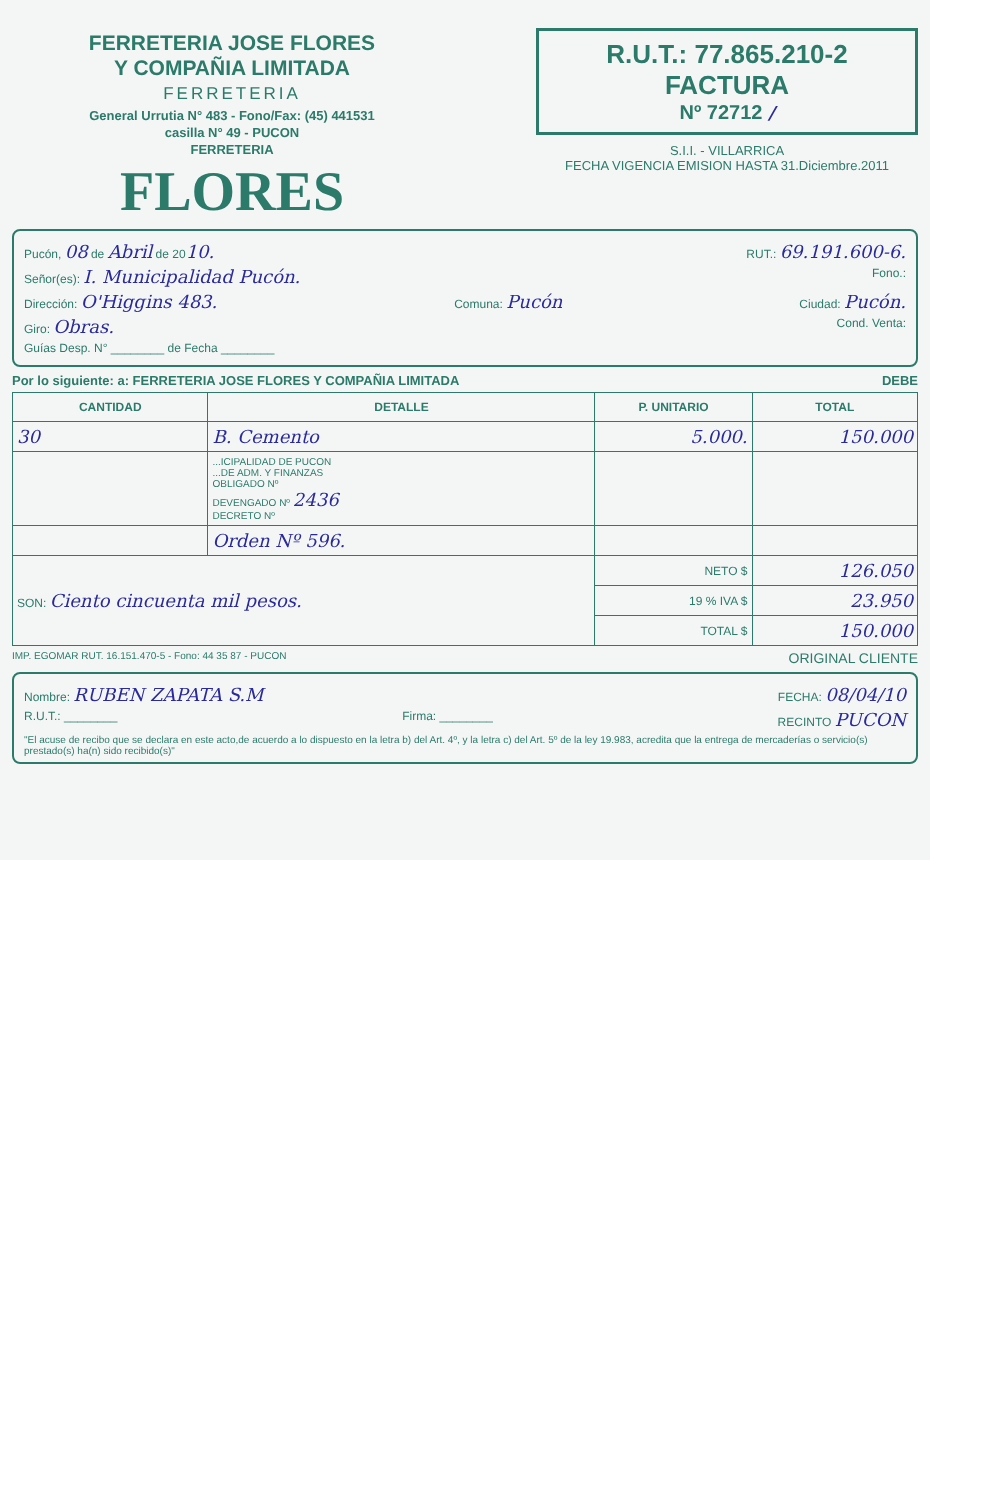FERRETERIA JOSE FLORES
Y COMPAÑIA LIMITADA
FERRETERIA
General Urrutia N° 483 - Fono/Fax: (45) 441531
casilla N° 49 - PUCON
FERRETERIA
FLORES
R.U.T.: 77.865.210-2
FACTURA
Nº 72712 /
S.I.I. - VILLARRICA
FECHA VIGENCIA EMISION HASTA 31.Diciembre.2011
Pucón, 08 de Abril de 2010. RUT.: 69.191.600-6.
Señor(es): I. Municipalidad Pucón. Fono.:
Dirección: O'Higgins 483. Comuna: Pucón Ciudad: Pucón.
Giro: Obras. Cond. Venta:
Guías Desp. N° ________ de Fecha ________
Por lo siguiente: a: FERRETERIA JOSE FLORES Y COMPAÑIA LIMITADA DEBE
| CANTIDAD | DETALLE | P. UNITARIO | TOTAL |
| --- | --- | --- | --- |
| 30 | B. Cemento | 5.000. | 150.000 |
| | ...ICIPALIDAD DE PUCON ...DE ADM. Y FINANZAS OBLIGADO Nº DEVENGADO Nº 2436 DECRETO Nº | | |
| | Orden Nº 596. | | |
| SON: Ciento cincuenta mil pesos. | | NETO $ | 126.050 |
| | | 19 % IVA $ | 23.950 |
| | | TOTAL $ | 150.000 |
IMP. EGOMAR RUT. 16.151.470-5 - Fono: 44 35 87 - PUCON ORIGINAL CLIENTE
Nombre: RUBEN ZAPATA S.M FECHA: 08/04/10
R.U.T.: ________ Firma: ________ RECINTO PUCON
"El acuse de recibo que se declara en este acto,de acuerdo a lo dispuesto en la letra b) del Art. 4º, y la letra c) del Art. 5º de la ley 19.983, acredita que la entrega de mercaderías o servicio(s) prestado(s) ha(n) sido recibido(s)"